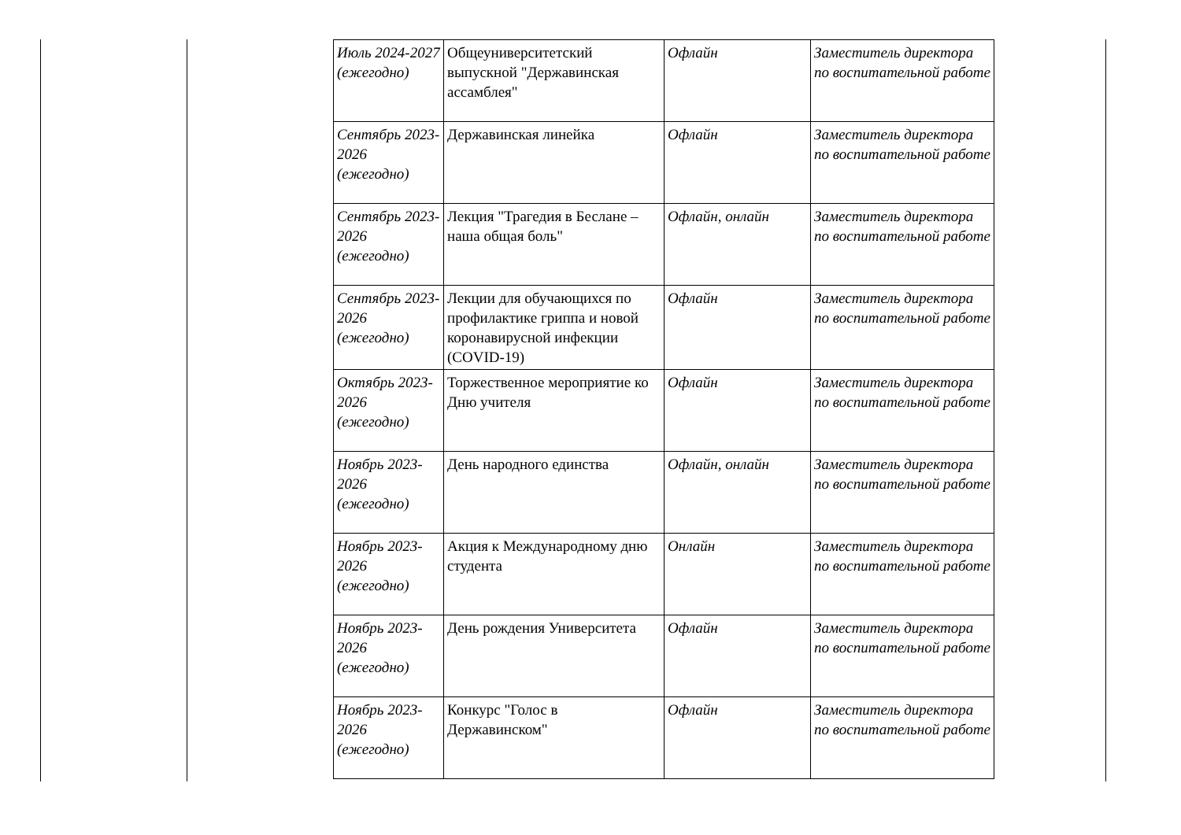| Июль 2024-2027 (ежегодно) | Общеуниверситетский выпускной "Державинская ассамблея" | Офлайн | Заместитель директора по воспитательной работе |
| Сентябрь 2023-2026 (ежегодно) | Державинская линейка | Офлайн | Заместитель директора по воспитательной работе |
| Сентябрь 2023-2026 (ежегодно) | Лекция "Трагедия в Беслане – наша общая боль" | Офлайн, онлайн | Заместитель директора по воспитательной работе |
| Сентябрь 2023-2026 (ежегодно) | Лекции для обучающихся по профилактике гриппа и новой коронавирусной инфекции (COVID-19) | Офлайн | Заместитель директора по воспитательной работе |
| Октябрь 2023-2026 (ежегодно) | Торжественное мероприятие ко Дню учителя | Офлайн | Заместитель директора по воспитательной работе |
| Ноябрь 2023-2026 (ежегодно) | День народного единства | Офлайн, онлайн | Заместитель директора по воспитательной работе |
| Ноябрь 2023-2026 (ежегодно) | Акция к Международному дню студента | Онлайн | Заместитель директора по воспитательной работе |
| Ноябрь 2023-2026 (ежегодно) | День рождения Университета | Офлайн | Заместитель директора по воспитательной работе |
| Ноябрь 2023-2026 (ежегодно) | Конкурс "Голос в Державинском" | Офлайн | Заместитель директора по воспитательной работе |